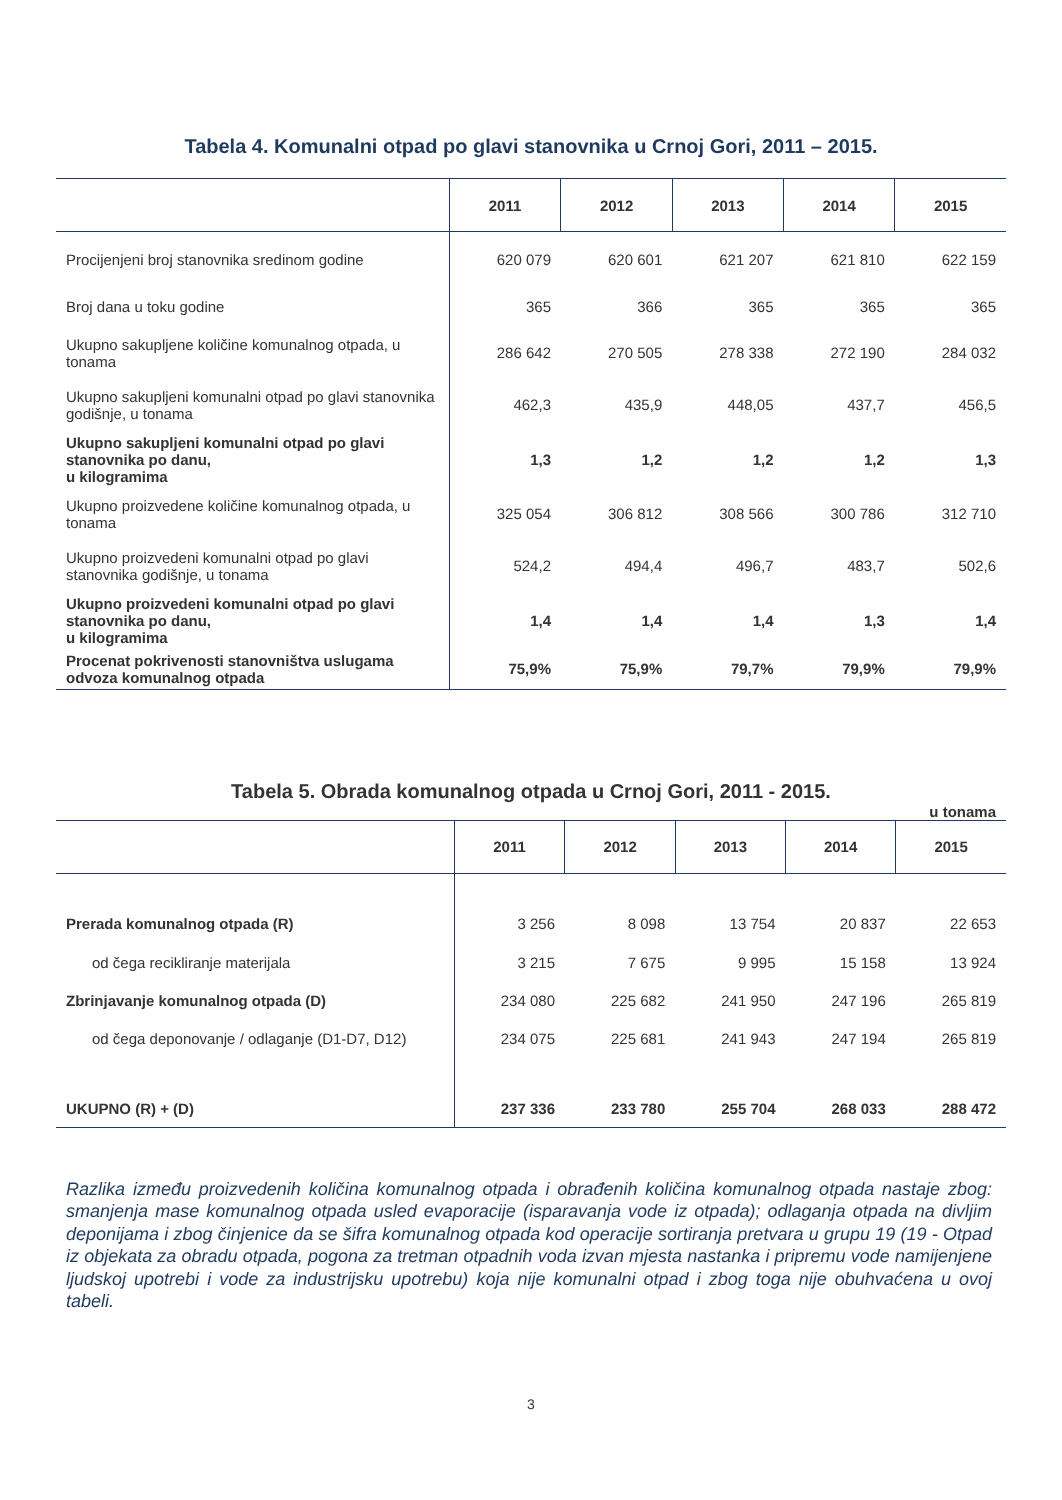Tabela 4. Komunalni otpad po glavi stanovnika u Crnoj Gori, 2011 – 2015.
| | 2011 | 2012 | 2013 | 2014 | 2015 |
| --- | --- | --- | --- | --- | --- |
| Procijenjeni broj stanovnika sredinom godine | 620 079 | 620 601 | 621 207 | 621 810 | 622 159 |
| Broj dana u toku godine | 365 | 366 | 365 | 365 | 365 |
| Ukupno sakupljene količine komunalnog otpada, u tonama | 286 642 | 270 505 | 278 338 | 272 190 | 284 032 |
| Ukupno sakupljeni komunalni otpad po glavi stanovnika godišnje, u tonama | 462,3 | 435,9 | 448,05 | 437,7 | 456,5 |
| Ukupno sakupljeni komunalni otpad po glavi stanovnika po danu, u kilogramima | 1,3 | 1,2 | 1,2 | 1,2 | 1,3 |
| Ukupno proizvedene količine komunalnog otpada, u tonama | 325 054 | 306 812 | 308 566 | 300 786 | 312 710 |
| Ukupno proizvedeni komunalni otpad po glavi stanovnika godišnje, u tonama | 524,2 | 494,4 | 496,7 | 483,7 | 502,6 |
| Ukupno proizvedeni komunalni otpad po glavi stanovnika po danu, u kilogramima | 1,4 | 1,4 | 1,4 | 1,3 | 1,4 |
| Procenat pokrivenosti stanovništva uslugama odvoza komunalnog otpada | 75,9% | 75,9% | 79,7% | 79,9% | 79,9% |
Tabela 5. Obrada komunalnog otpada u Crnoj Gori, 2011 - 2015.
u tonama
| | 2011 | 2012 | 2013 | 2014 | 2015 |
| --- | --- | --- | --- | --- | --- |
| Prerada komunalnog otpada (R) | 3 256 | 8 098 | 13 754 | 20 837 | 22 653 |
| od čega recikliranje materijala | 3 215 | 7 675 | 9 995 | 15 158 | 13 924 |
| Zbrinjavanje komunalnog otpada (D) | 234 080 | 225 682 | 241 950 | 247 196 | 265 819 |
| od čega deponovanje / odlaganje (D1-D7, D12) | 234 075 | 225 681 | 241 943 | 247 194 | 265 819 |
| UKUPNO (R) + (D) | 237 336 | 233 780 | 255 704 | 268 033 | 288 472 |
Razlika između proizvedenih količina komunalnog otpada i obrađenih količina komunalnog otpada nastaje zbog: smanjenja mase komunalnog otpada usled evaporacije (isparavanja vode iz otpada); odlaganja otpada na divljim deponijama i zbog činjenice da se šifra komunalnog otpada kod operacije sortiranja pretvara u grupu 19 (19 - Otpad iz objekata za obradu otpada, pogona za tretman otpadnih voda izvan mjesta nastanka i pripremu vode namijenjene ljudskoj upotrebi i vode za industrijsku upotrebu) koja nije komunalni otpad i zbog toga nije obuhvaćena u ovoj tabeli.
3